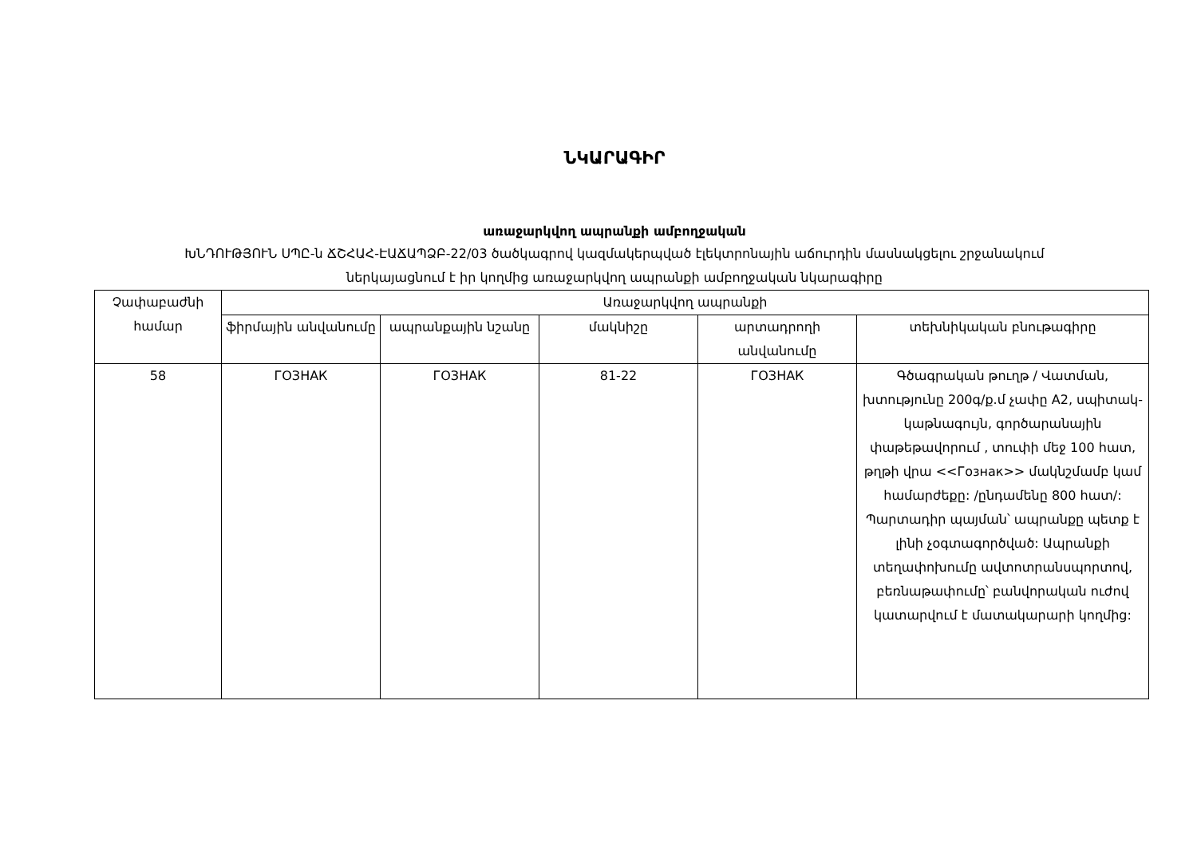ՆԿԱՐԱԳԻՐ
առաջարկվող ապրանքի ամբողջական
ԽՆԴՈՒԹՅՈՒՆ ՍՊԸ-ն ՃՇՀԱՀ-ԷԱՃԱՊՁԲ-22/03 ծածկագրով կազմակերպված էլեկտրոնային աճուրդին մասնակցելու շրջանակում
ներկայացնում է իր կողմից առաջարկվող ապրանքի ամբողջական նկարագիրը
| Չափաբաժնի համար | Առաջարկվող ապրանքի | | | | |
| --- | --- | --- | --- | --- | --- |
| | ֆիրմային անվանումը | ապրանքային նշանը | մակնիշը | արտադրողի անվանումը | տեխնիկական բնութագիրը |
| 58 | ГОЗНАК | ГОЗНАК | 81-22 | ГОЗНАК | Գծագրական թուղթ / Վատման, խտությունը 200գ/ք.մ չափը A2, սպիտակ-կաթնագույն, գործարանային փաթեթավորում , տուփի մեջ 100 հատ, թղթի վրա <<Гознак>> մակնշմամբ կամ համարժեքը: /ընդամենը 800 հատ/: Պարտադիր պայման՝ ապրանքը պետք է լինի չօգտագործված: Ապրանքի տեղափոխումը ավտոտրանսպորտով, բեռնաթափումը՝ բանվորական ուժով կատարվում է մատակարարի կողմից: |